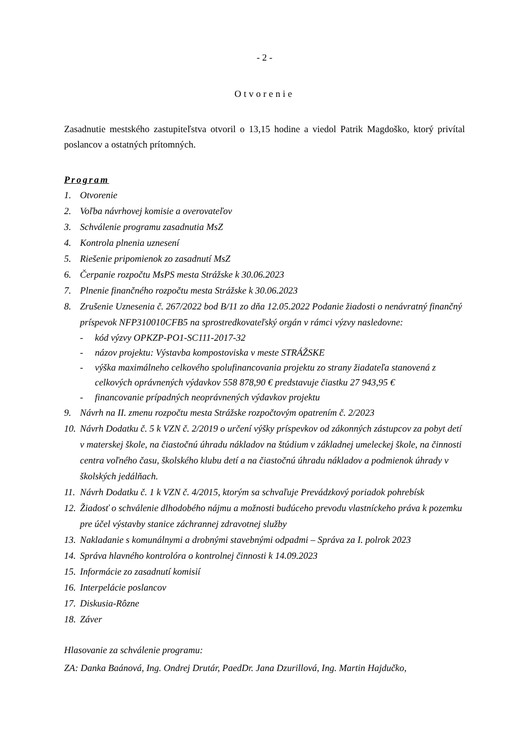- 2 -
Otvorenie
Zasadnutie mestského zastupiteľstva otvoril o 13,15 hodine a viedol Patrik Magdoško, ktorý privítal poslancov a ostatných prítomných.
Program
1. Otvorenie
2. Voľba návrhovej komisie a overovateľov
3. Schválenie programu zasadnutia MsZ
4. Kontrola plnenia uznesení
5. Riešenie pripomienok zo zasadnutí MsZ
6. Čerpanie rozpočtu MsPS mesta Strážske k 30.06.2023
7. Plnenie finančného rozpočtu mesta Strážske k 30.06.2023
8. Zrušenie Uznesenia č. 267/2022 bod B/11 zo dňa 12.05.2022 Podanie žiadosti o nenávratný finančný príspevok NFP310010CFB5 na sprostredkovateľský orgán v rámci výzvy nasledovne:
- kód výzvy OPKZP-PO1-SC111-2017-32
- názov projektu: Výstavba kompostoviska v meste STRÁŽSKE
- výška maximálneho celkového spolufinancovania projektu zo strany žiadateľa stanovená z celkových oprávnených výdavkov 558 878,90 € predstavuje čiastku 27 943,95 €
- financovanie prípadných neoprávnených výdavkov projektu
9. Návrh na II. zmenu rozpočtu mesta Strážske rozpočtovým opatrením č. 2/2023
10. Návrh Dodatku č. 5 k VZN č. 2/2019 o určení výšky príspevkov od zákonných zástupcov za pobyt detí v materskej škole, na čiastočnú úhradu nákladov na štúdium v základnej umeleckej škole, na činnosti centra voľného času, školského klubu detí a na čiastočnú úhradu nákladov a podmienok úhrady v školských jedálňach.
11. Návrh Dodatku č. 1 k VZN č. 4/2015, ktorým sa schvaľuje Prevádzkový poriadok pohrebísk
12. Žiadosť o schválenie dlhodobého nájmu a možnosti budúceho prevodu vlastníckeho práva k pozemku pre účel výstavby stanice záchrannej zdravotnej služby
13. Nakladanie s komunálnymi a drobnými stavebnými odpadmi – Správa za I. polrok 2023
14. Správa hlavného kontrolóra o kontrolnej činnosti k 14.09.2023
15. Informácie zo zasadnutí komisií
16. Interpelácie poslancov
17. Diskusia-Rôzne
18. Záver
Hlasovanie za schválenie programu:
ZA: Danka Baánová, Ing. Ondrej Drutár, PaedDr. Jana Dzurillová, Ing. Martin Hajdučko,